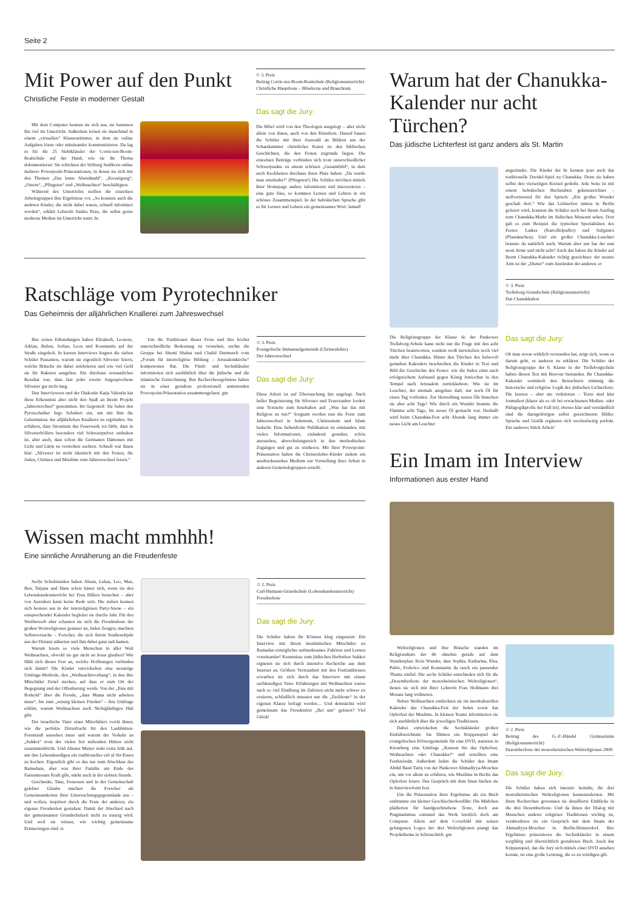Seite 2
Mit Power auf den Punkt
Christliche Feste in moderner Gestalt
Mit dem Computer kennen sie sich aus, sie benutzen ihn viel im Unterricht. Außerdem lernen sie manchmal in einem „virtuellen“ Klassenzimmer, in dem sie online Aufgaben lösen oder miteinander kommunizieren. Da lag es für die 25 Siebtklässler der Corrie-ten-Boom-Realschule auf der Hand, wie sie ihr Thema dokumentieren: Sie schickten der Stiftung Senfkorn online mehrere Powerpoint-Präsentationen, in denen sie sich mit den Themen „Das letzte Abendmahl“, „Kreuzigung“, „Ostern“, „Pfingsten“ und „Weihnachten“ beschäftigten.
Während des Unterrichts stellten die einzelnen Arbeitsgruppen ihre Ergebnisse vor. „So konnten auch die anderen Kinder, die nicht dabei waren, schnell informiert werden“, erklärt Lehrerin Saskia Péau, die selbst gerne moderne Medien im Unterricht nutzt. bs
✩ 3. Preis
Beitrag Corrie-ten-Boom-Realschule (Religionsunterricht)
Christliche Hauptfeste – Bibeltexte und Brauchtum
Das sagt die Jury:
Die Bibel wird von den Theologen ausgelegt – aber nicht allein von ihnen, auch von den Künstlern. Darauf bauen die Schüler mit ihrer Auswahl an Bildern aus der Schatzkammer christlicher Kunst zu den biblischen Geschichten, die den Festen zugrunde liegen. Die einzelnen Beiträge verbinden sich trotz unterschiedlicher Schwerpunkte zu einem schönen „Gesamtbild“, in dem auch Keckheiten durchaus ihren Platz haben: „Da wurde man entzündet!“ (Pfingsten!) Die Schüler möchten mittels ihrer Homepage andere informieren und interessieren – eine gute Idee, so kommen Lernen und Lehren in ein schönes Zusammenspiel. In der hebräischen Sprache gibt es für Lernen und Lehren ein gemeinsames Wort: lamad!
Ratschläge vom Pyrotechniker
Das Geheimnis der alljährlichen Knallerei zum Jahreswechsel
Ihre ersten Erkundungen haben Elisabeth, Leonore, Adrian, Ruben, Sofian, Leon und Konstantin auf der Straße eingeholt. In kurzen Interviews fragten die sieben Schüler Passanten, warum sie eigentlich Silvester feiern, welche Bräuche sie dabei zelebrieren und wie viel Geld sie für Raketen ausgeben. Ein durchaus erstaunliches Resultat war, dass fast jeder zweite Angesprochene Silvester gar nicht mag.
Den Interviewern und der Diakonin Katja Valentin hat diese Erkenntnis aber nicht den Spaß an ihrem Projekt „Jahreswechsel“ genommen. Im Gegenteil: Sie luden den Pyrotechniker Ingo Schubert ein, um mit ihm die Geheimnisse der alljährlichen Knallerei zu ergründen. Sie erfuhren, dass Strontium das Feuerwerk rot färbt, dass in Silvesterböllern besonders viel Schwarzpulver enthalten ist, aber auch, dass schon die Germanen Dämonen mit Licht und Lärm zu vertreiben suchten. Schnell war ihnen klar: „Silvester ist nicht identisch mit den Festen, die Juden, Christen und Muslime zum Jahreswechsel feiern.“
Um die Traditionen dieser Feste und ihre höchst unterschiedliche Bedeutung zu verstehen, suchte die Gruppe bei Shemi Shabat und Chalid Durmusch vom „Forum für interreligiöse Bildung – Jerusalemkirche“ kompetenten Rat. Die Fünft- und Sechsklässler informierten sich ausführlich über die jüdische und die islamische Zeitrechnung. Ihre Rechercheergebnisse haben sie in einer geradezu professionell anmutenden Powerpoint-Präsentation zusammengefasst. gm
✩ 3. Preis
Evangelische Immanuelgemeinde (Christenlehre)
Der Jahreswechsel
Das sagt die Jury:
Diese Arbeit ist auf Überraschung hin angelegt. Nach heller Begeisterung für Silvester und Feuerzauber fordert eine Textseite zum Innehalten auf: „Was hat das mit Religion zu tun?“ Sorgsam werden nun die Feste zum Jahreswechsel in Judentum, Christentum und Islam bedacht. Eine farbenfrohe Publikation ist entstanden, mit vielen Informationen, einladend gestaltet, schön anzusehen, abwechslungsreich in den methodischen Zugängen und gut zu studieren. Mit ihrer Powerpoint-Präsentation haben die Christenlehre-Kinder zudem ein ausdrucksstarkes Medium zur Vorstellung ihrer Arbeit in anderen Gemeindegruppen erstellt.
Wissen macht mmhhh!
Eine sinnliche Annäherung an die Freudenfeste
Sechs Schulstunden haben Ahsan, Lukas, Leo, Max, Ben, Tatjana und Hans schon hinter sich, wenn sie den Lebenskundeunterricht bei Frau Hillers besuchen – aber von Ausruhen kann keine Rede sein. Die sieben kennen sich bestens aus in der interreligiösen Party-Szene – ein entsprechender Kalender begleitet sie durchs Jahr. Für den Wettbewerb aber schauten sie sich die Freudenfeste der großen Wortreligionen genauer an, luden Zeugen, machten Selbstversuche – Forscher, die sich ihrem Studienobjekt aus der Distanz näherten und ihm dabei ganz nah kamen.
Warum feiern so viele Menschen in aller Welt Weihnachten, obwohl sie gar nicht an Jesus glauben? Wie fühlt sich dieses Fest an, welche Hoffnungen verbinden sich damit? Die Kinder entwickelten eine neuartige Umfrage-Methode, den „Weihnachtsvorhang“, in den ihre Mitschüler Zettel stecken, auf dass er zum Ort der Begegnung und der Offenbarung werde. Von der „Ente mit Rotkohl“ über die Freude, „dass Mama nicht arbeiten muss“, bis zum „winzig kleinen Frieden“ – ihre Umfrage erklärt, warum Weihnachten auch Nichtgläubigen Halt gibt.
Der israelische Vater eines Mitschülers verrät ihnen, wie die perfekte Zitrusfrucht für den Laubhütten-Feststrauß aussehen muss und warum der Verkehr an „Sukkot“ trotz der vielen frei stehenden Hütten nicht zusammenbricht. Und Ahsans Mutter steht extra früh auf, um den Lebenskundigen ein traditionelles eid ul fitr-Essen zu kochen. Eigentlich gibt es das nur zum Abschluss des Ramadans, aber was ihrer Familie am Ende des Fastenmonats Kraft gibt, stärkt auch in der siebten Stunde.
Geschenke, Tanz, Festessen und in der Gemeinschaft gelebter Glaube machen die Forscher als Gemeinsamkeiten ihrer Untersuchungsgegenstände aus – und wollen, inspiriert durch die Feste der anderen, ein eigenes Freudenfest gestalten: Damit der Abschied nach der gemeinsamen Grundschulzeit nicht zu traurig wird. Und weil sie wissen, wie wichtig gemeinsame Erinnerungen sind. ts
✩ 2. Preis
Carl-Humann-Grundschule (Lebenskundeunterricht)
Freudenfeste
Das sagt die Jury:
Die Schüler haben ihr Können klug eingesetzt: Ein Interview mit ihrem muslimischen Mitschüler zu Ramadan ermöglichte aufmerksames Zuhören und Lernen voneinander! Kenntnisse zum jüdischen Herbstfest Sukkot eigneten sie sich durch intensive Recherche aus dem Internet an. Größere Vertrautheit mit den Festtraditionen erwarben sie sich durch das Interview mit einem sachkundigen Vater. Erfahrungen mit Weihnachten waren nach so viel Einübung im Zuhören nicht mehr schwer zu eruieren, schließlich mussten nur die „Fachleute“ in der eigenen Klasse befragt werden… Und demnächst wird gemeinsam das Freudenfest „Bei uns“ gefeiert? Viel Glück!
Warum hat der Chanukka-Kalender nur acht Türchen?
Das jüdische Lichterfest ist ganz anders als St. Martin
angezündet. Die Kinder der 6c kennen jetzt auch das traditionelle Dreidel-Spiel zu Chanukka. Denn sie haben selbst den vierseitigen Kreisel gedreht. Jede Seite ist mit einem hebräischen Buchstaben gekennzeichnet – stellvertretend für den Spruch: „Ein großes Wunder geschah dort.“ Wie das Lichterfest mitten in Berlin gefeiert wird, konnten die Schüler auch bei ihrem Ausflug zum Chanukka-Markt im Jüdischen Museum sehen. Dort gab es zum Beispiel die typischen Spezialitäten des Festes: Latkes (Kartoffelpuffer) und Sufganiot (Pfannkuchen). Und ein großer Chanukka-Leuchter brannte da natürlich auch. Warum aber nur hat der nun neun Arme und nicht acht? Auch das haben die Kinder auf ihrem Chanukka-Kalender richtig gezeichnet: der neunte Arm ist der „Diener“ zum Anzünden der anderen. et
✩ 3. Preis
Trelleborg-Grundschule (Religionsunterricht)
Das Chanukkafest
Die Religionsgruppe der Klasse 6c der Pankower Trelleborg-Schule kann nicht nur die Frage mit den acht Türchen beantworten, sondern weiß inzwischen noch viel mehr über Chanukka. Hinter den Türchen des liebevoll gemalten Kalenders beschreiben die Kinder in Text und Bild die Geschichte des Festes: wie die Juden einst nach erfolgreichem Aufstand gegen König Antiochus in den Tempel nach Jerusalem zurückkehren. Wie sie im Leuchter, der niemals ausgehen darf, nur noch Öl für einen Tag vorfinden. Zur Herstellung neuen Öls brauchen sie aber acht Tage! Wie durch ein Wunder brannte die Flamme acht Tage, bis neues Öl gemacht war. Deshalb wird beim Chanukka-Fest acht Abende lang immer ein neues Licht am Leuchter
Das sagt die Jury:
Ob man etwas wirklich verstanden hat, zeigt sich, wenn es darum geht, es anderen zu erklären. Die Schüler der Religionsgruppe der 6. Klasse in der Trelleborgschule haben diesen Test mit Bravour bestanden. Ihr Chanukka-Kalender vermittelt den Betrachtern stimmig die historische und religiöse Logik des jüdischen Lichterfests. Die kurzen – aber nie verkürzten – Texte sind klar formuliert (klarer als es oft bei erwachsenen Medien- oder Pädagogikprofis der Fall ist); ebenso klar und verständlich sind die dazugehörigen selbst gezeichneten Bilder. Sprache und Grafik ergänzen sich wechselseitig perfekt. Ein sauberes Stück Arbeit!
Ein Imam im Interview
Informationen aus erster Hand
Weltreligionen und ihre Bräuche standen im Religionskurs der 6b ohnehin gerade auf dem Stundenplan. Kein Wunder, dass Sophia, Katharina, Elsa, Pablo, Federico und Konstantin da rasch ein passendes Thema einfiel. Die sechs Schüler entschieden sich für die „Dezemberfeste der monotheistischen Weltreligionen“, denen sie sich mit ihrer Lehrerin Frau Hollmann drei Monate lang widmeten.
Neben Weihnachten entdeckten sie im interkulturellen Kalender das Chanukka-Fest der Juden sowie das Opferfest der Muslime. In kleinen Teams informierten sie sich ausführlich über die jeweiligen Traditionen.
Dabei entwickelten die Sechsklässler großen Einfallsreichtum: Sie filmten ein Krippenspiel der evangelischen Erlösergemeinde für eine DVD, starteten in Kreuzberg eine Umfrage „Kennen Sie das Opferfest, Weihnachten oder Chanukka?“ und erstellten eine Festkreisuhr. Außerdem luden die Schüler den Imam Abdul Basit Tariq von der Pankower Ahmadiyya-Moschee ein, um vor allem zu erfahren, wie Muslime in Berlin das Opferfest feiern. Das Gespräch mit dem Iman hielten sie in Interviewform fest.
Um die Präsentation ihrer Ergebnisse als ein Buch entbrannte ein kleiner Geschlechterkonflikt: Die Mädchen plädierten für handgeschriebene Texte, doch aus Pragmatismus entstand das Werk letztlich doch am Computer. Allein auf dem Coverbild mit seinen gelungenen Logos der drei Weltreligionen prangt das Projektthema in Schönschrift. gm
✩ 2. Preis
Beitrag des G.-F.-Händel Gymnasiums (Religionsunterricht)
Dezemberfeste der monotheistischen Weltreligionen 2008
Das sagt die Jury:
Die Schüler haben sich intensiv bemüht, die drei monotheistischen Weltreligionen kennenzulernen. Mit ihren Recherchen gewannen sie detaillierte Einblicke in die drei Dezemberfeste. Und da ihnen der Dialog mit Menschen anderer religiöser Traditionen wichtig ist, verabredeten sie ein Gespräch mit dem Imam der Ahmadiyya-Moschee in Berlin-Heinersdorf. Ihre Ergebnisse präsentieren die Sechstklässler in einem sorgfältig und übersichtlich gestalteten Buch. Auch das Krippenspiel, das die Jury sich mittels einer DVD ansehen konnte, ist eine große Leistung, die es zu würdigen gilt.